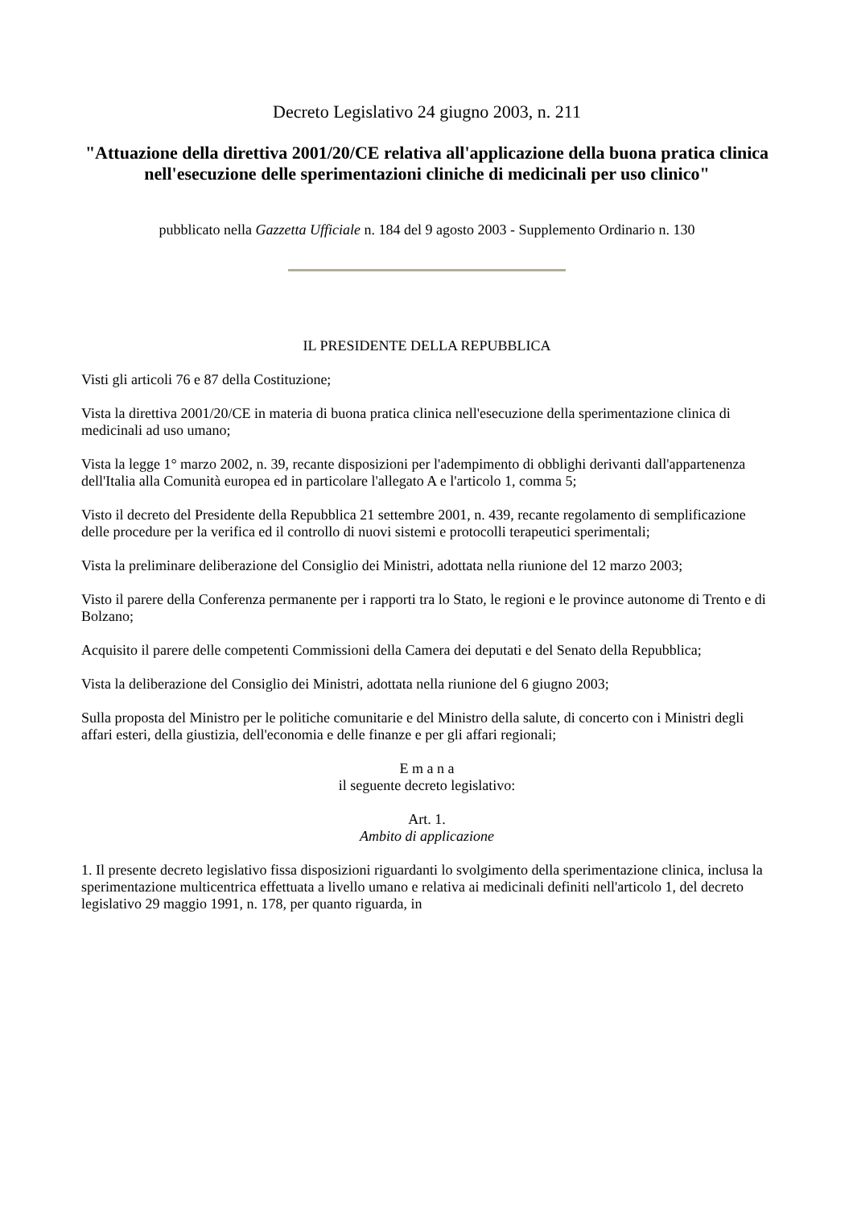Decreto Legislativo 24 giugno 2003, n. 211
"Attuazione della direttiva 2001/20/CE relativa all'applicazione della buona pratica clinica nell'esecuzione delle sperimentazioni cliniche di medicinali per uso clinico"
pubblicato nella Gazzetta Ufficiale n. 184 del 9 agosto 2003 - Supplemento Ordinario n. 130
IL PRESIDENTE DELLA REPUBBLICA
Visti gli articoli 76 e 87 della Costituzione;
Vista la direttiva 2001/20/CE in materia di buona pratica clinica nell'esecuzione della sperimentazione clinica di medicinali ad uso umano;
Vista la legge 1° marzo 2002, n. 39, recante disposizioni per l'adempimento di obblighi derivanti dall'appartenenza dell'Italia alla Comunità europea ed in particolare l'allegato A e l'articolo 1, comma 5;
Visto il decreto del Presidente della Repubblica 21 settembre 2001, n. 439, recante regolamento di semplificazione delle procedure per la verifica ed il controllo di nuovi sistemi e protocolli terapeutici sperimentali;
Vista la preliminare deliberazione del Consiglio dei Ministri, adottata nella riunione del 12 marzo 2003;
Visto il parere della Conferenza permanente per i rapporti tra lo Stato, le regioni e le province autonome di Trento e di Bolzano;
Acquisito il parere delle competenti Commissioni della Camera dei deputati e del Senato della Repubblica;
Vista la deliberazione del Consiglio dei Ministri, adottata nella riunione del 6 giugno 2003;
Sulla proposta del Ministro per le politiche comunitarie e del Ministro della salute, di concerto con i Ministri degli affari esteri, della giustizia, dell'economia e delle finanze e per gli affari regionali;
E m a n a
il seguente decreto legislativo:
Art. 1.
Ambito di applicazione
1. Il presente decreto legislativo fissa disposizioni riguardanti lo svolgimento della sperimentazione clinica, inclusa la sperimentazione multicentrica effettuata a livello umano e relativa ai medicinali definiti nell'articolo 1, del decreto legislativo 29 maggio 1991, n. 178, per quanto riguarda, in